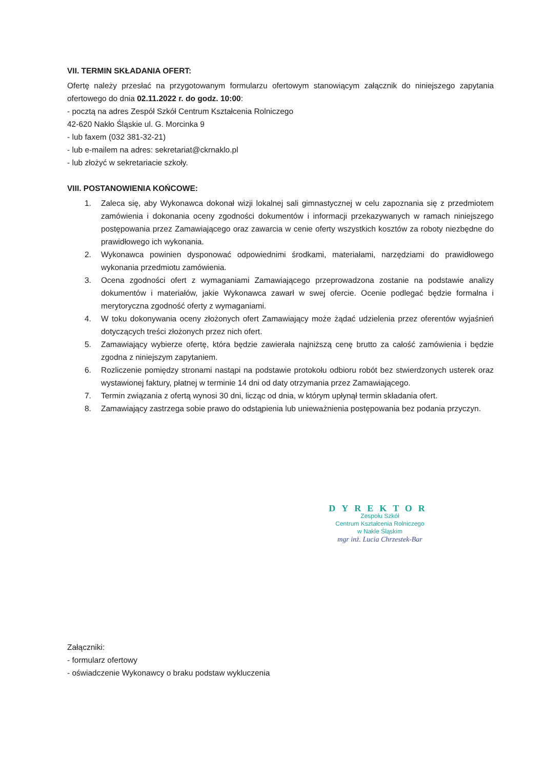VII. TERMIN SKŁADANIA OFERT:
Ofertę należy przesłać na przygotowanym formularzu ofertowym stanowiącym załącznik do niniejszego zapytania ofertowego do dnia 02.11.2022 r. do godz. 10:00:
- pocztą na adres Zespół Szkół Centrum Kształcenia Rolniczego
42-620 Nakło Śląskie ul. G. Morcinka 9
- lub faxem (032 381-32-21)
- lub e-mailem na adres: sekretariat@ckrnaklo.pl
- lub złożyć w sekretariacie szkoły.
VIII. POSTANOWIENIA KOŃCOWE:
1. Zaleca się, aby Wykonawca dokonał wizji lokalnej sali gimnastycznej w celu zapoznania się z przedmiotem zamówienia i dokonania oceny zgodności dokumentów i informacji przekazywanych w ramach niniejszego postępowania przez Zamawiającego oraz zawarcia w cenie oferty wszystkich kosztów za roboty niezbędne do prawidłowego ich wykonania.
2. Wykonawca powinien dysponować odpowiednimi środkami, materiałami, narzędziami do prawidłowego wykonania przedmiotu zamówienia.
3. Ocena zgodności ofert z wymaganiami Zamawiającego przeprowadzona zostanie na podstawie analizy dokumentów i materiałów, jakie Wykonawca zawarł w swej ofercie. Ocenie podlegać będzie formalna i merytoryczna zgodność oferty z wymaganiami.
4. W toku dokonywania oceny złożonych ofert Zamawiający może żądać udzielenia przez oferentów wyjaśnień dotyczących treści złożonych przez nich ofert.
5. Zamawiający wybierze ofertę, która będzie zawierała najniższą cenę brutto za całość zamówienia i będzie zgodna z niniejszym zapytaniem.
6. Rozliczenie pomiędzy stronami nastąpi na podstawie protokołu odbioru robót bez stwierdzonych usterek oraz wystawionej faktury, płatnej w terminie 14 dni od daty otrzymania przez Zamawiającego.
7. Termin związania z ofertą wynosi 30 dni, licząc od dnia, w którym upłynął termin składania ofert.
8. Zamawiający zastrzega sobie prawo do odstąpienia lub unieważnienia postępowania bez podania przyczyn.
DYREKTOR
Zespołu Szkół
Centrum Kształcenia Rolniczego
w Nakle Śląskim
mgr inż. Lucia Chrzestek-Bar
Załączniki:
- formularz ofertowy
- oświadczenie Wykonawcy o braku podstaw wykluczenia